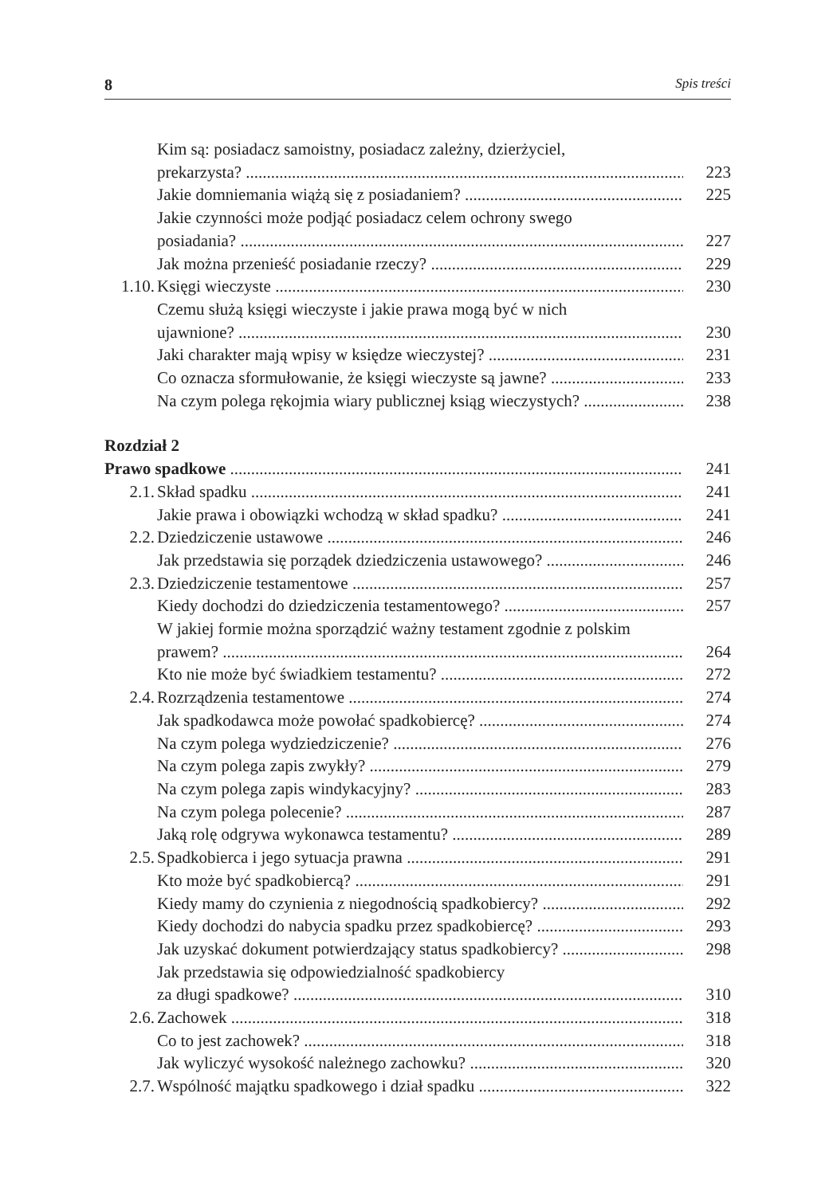8 Spis treści
Kim są: posiadacz samoistny, posiadacz zależny, dzierżyciel,
prekarzysta? 223
Jakie domniemania wiążą się z posiadaniem? 225
Jakie czynności może podjąć posiadacz celem ochrony swego
posiadania? 227
Jak można przenieść posiadanie rzeczy? 229
1.10. Księgi wieczyste 230
Czemu służą księgi wieczyste i jakie prawa mogą być w nich
ujawnione? 230
Jaki charakter mają wpisy w księdze wieczystej? 231
Co oznacza sformułowanie, że księgi wieczyste są jawne? 233
Na czym polega rękojmia wiary publicznej ksiąg wieczystych? 238
Rozdział 2
Prawo spadkowe 241
2.1. Skład spadku 241
Jakie prawa i obowiązki wchodzą w skład spadku? 241
2.2. Dziedziczenie ustawowe 246
Jak przedstawia się porządek dziedziczenia ustawowego? 246
2.3. Dziedziczenie testamentowe 257
Kiedy dochodzi do dziedziczenia testamentowego? 257
W jakiej formie można sporządzić ważny testament zgodnie z polskim
prawem? 264
Kto nie może być świadkiem testamentu? 272
2.4. Rozrządzenia testamentowe 274
Jak spadkodawca może powołać spadkobiercę? 274
Na czym polega wydziedziczenie? 276
Na czym polega zapis zwykły? 279
Na czym polega zapis windykacyjny? 283
Na czym polega polecenie? 287
Jaką rolę odgrywa wykonawca testamentu? 289
2.5. Spadkobierca i jego sytuacja prawna 291
Kto może być spadkobiercą? 291
Kiedy mamy do czynienia z niegodnością spadkobiercy? 292
Kiedy dochodzi do nabycia spadku przez spadkobiercę? 293
Jak uzyskać dokument potwierdzający status spadkobiercy? 298
Jak przedstawia się odpowiedzialność spadkobiercy
za długi spadkowe? 310
2.6. Zachowek 318
Co to jest zachowek? 318
Jak wyliczyć wysokość należnego zachowku? 320
2.7. Wspólność majątku spadkowego i dział spadku 322